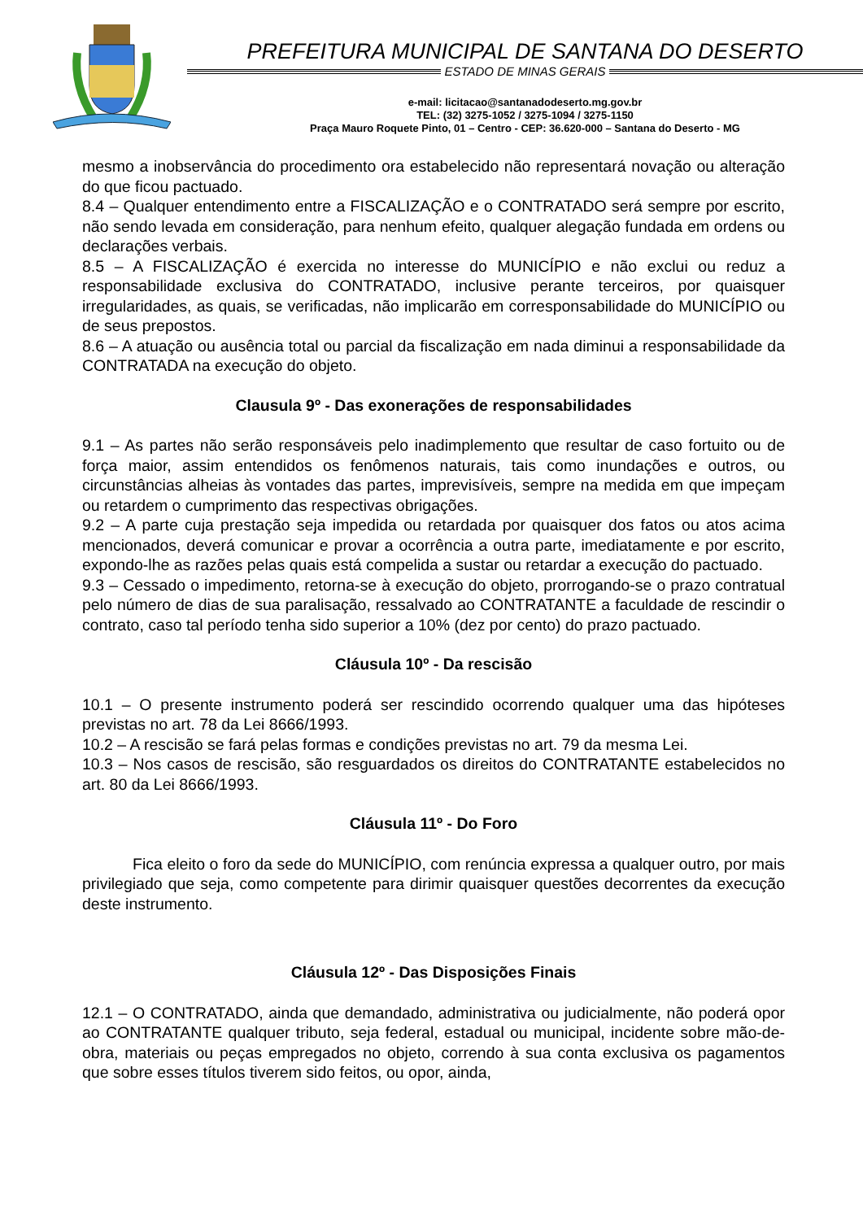PREFEITURA MUNICIPAL DE SANTANA DO DESERTO
ESTADO DE MINAS GERAIS
e-mail: licitacao@santanadodeserto.mg.gov.br
TEL: (32) 3275-1052 / 3275-1094 / 3275-1150
Praça Mauro Roquete Pinto, 01 – Centro - CEP: 36.620-000 – Santana do Deserto - MG
mesmo a inobservância do procedimento ora estabelecido não representará novação ou alteração do que ficou pactuado.
8.4 – Qualquer entendimento entre a FISCALIZAÇÃO e o CONTRATADO será sempre por escrito, não sendo levada em consideração, para nenhum efeito, qualquer alegação fundada em ordens ou declarações verbais.
8.5 – A FISCALIZAÇÃO é exercida no interesse do MUNICÍPIO e não exclui ou reduz a responsabilidade exclusiva do CONTRATADO, inclusive perante terceiros, por quaisquer irregularidades, as quais, se verificadas, não implicarão em corresponsabilidade do MUNICÍPIO ou de seus prepostos.
8.6 – A atuação ou ausência total ou parcial da fiscalização em nada diminui a responsabilidade da CONTRATADA na execução do objeto.
Clausula 9º - Das exonerações de responsabilidades
9.1 – As partes não serão responsáveis pelo inadimplemento que resultar de caso fortuito ou de força maior, assim entendidos os fenômenos naturais, tais como inundações e outros, ou circunstâncias alheias às vontades das partes, imprevisíveis, sempre na medida em que impeçam ou retardem o cumprimento das respectivas obrigações.
9.2 – A parte cuja prestação seja impedida ou retardada por quaisquer dos fatos ou atos acima mencionados, deverá comunicar e provar a ocorrência a outra parte, imediatamente e por escrito, expondo-lhe as razões pelas quais está compelida a sustar ou retardar a execução do pactuado.
9.3 – Cessado o impedimento, retorna-se à execução do objeto, prorrogando-se o prazo contratual pelo número de dias de sua paralisação, ressalvado ao CONTRATANTE a faculdade de rescindir o contrato, caso tal período tenha sido superior a 10% (dez por cento) do prazo pactuado.
Cláusula 10º - Da rescisão
10.1 – O presente instrumento poderá ser rescindido ocorrendo qualquer uma das hipóteses previstas no art. 78 da Lei 8666/1993.
10.2 – A rescisão se fará pelas formas e condições previstas no art. 79 da mesma Lei.
10.3 – Nos casos de rescisão, são resguardados os direitos do CONTRATANTE estabelecidos no art. 80 da Lei 8666/1993.
Cláusula 11º - Do Foro
Fica eleito o foro da sede do MUNICÍPIO, com renúncia expressa a qualquer outro, por mais privilegiado que seja, como competente para dirimir quaisquer questões decorrentes da execução deste instrumento.
Cláusula 12º - Das Disposições Finais
12.1 – O CONTRATADO, ainda que demandado, administrativa ou judicialmente, não poderá opor ao CONTRATANTE qualquer tributo, seja federal, estadual ou municipal, incidente sobre mão-de-obra, materiais ou peças empregados no objeto, correndo à sua conta exclusiva os pagamentos que sobre esses títulos tiverem sido feitos, ou opor, ainda,